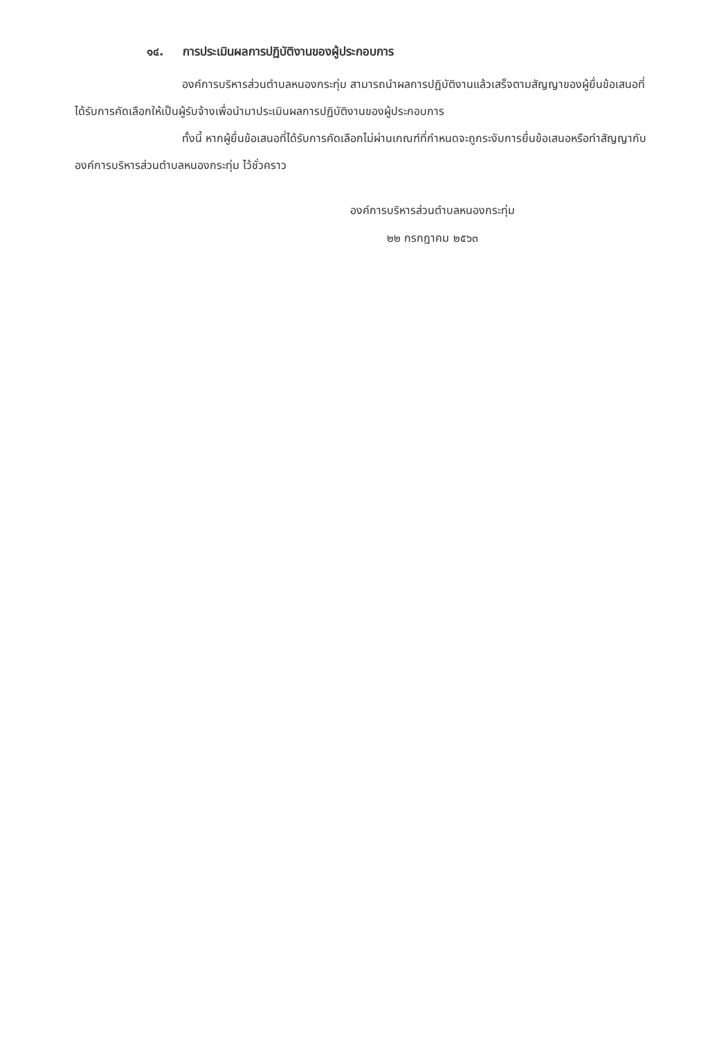๑๔. การประเมินผลการปฏิบัติงานของผู้ประกอบการ
องค์การบริหารส่วนตำบลหนองกระทุ่ม สามารถนำผลการปฏิบัติงานแล้วเสร็จตามสัญญาของผู้ยื่นข้อเสนอที่ได้รับการคัดเลือกให้เป็นผู้รับจ้างเพื่อนำมาประเมินผลการปฏิบัติงานของผู้ประกอบการ
ทั้งนี้ หากผู้ยื่นข้อเสนอที่ได้รับการคัดเลือกไม่ผ่านเกณฑ์ที่กำหนดจะถูกระงับการยื่นข้อเสนอหรือทำสัญญากับองค์การบริหารส่วนตำบลหนองกระทุ่ม ไว้ชั่วคราว
องค์การบริหารส่วนตำบลหนองกระทุ่ม
๒๒ กรกฎาคม ๒๕๖๓